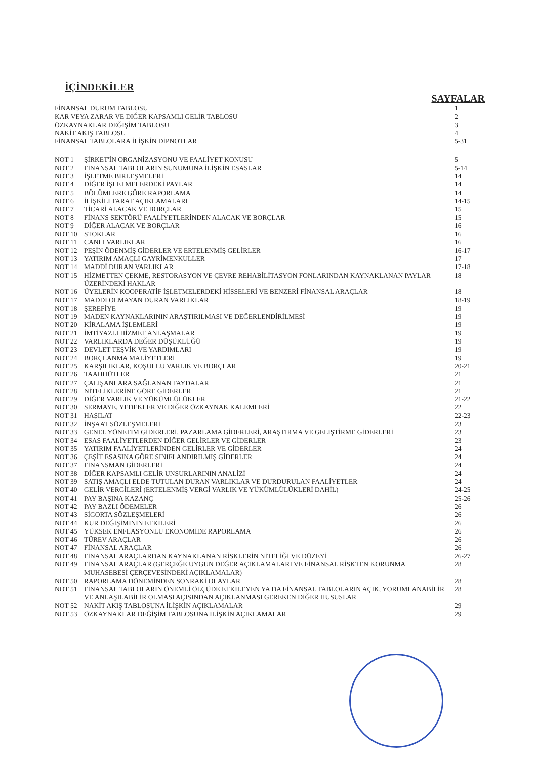İÇİNDEKİLER
SAYFALAR
| FİNANSAL DURUM TABLOSU | | 1 |
| KAR VEYA ZARAR VE DİĞER KAPSAMLI GELİR TABLOSU | | 2 |
| ÖZKAYNAKLAR DEĞİŞİM TABLOSU | | 3 |
| NAKİT AKIŞ TABLOSU | | 4 |
| FİNANSAL TABLOLARA İLİŞKİN DİPNOTLAR | | 5-31 |
| NOT 1 | ŞİRKET'İN ORGANİZASYONU VE FAALİYET KONUSU | 5 |
| NOT 2 | FİNANSAL TABLOLARIN SUNUMUNA İLİŞKİN ESASLAR | 5-14 |
| NOT 3 | İŞLETME BİRLEŞMELERİ | 14 |
| NOT 4 | DİĞER İŞLETMELERDEKİ PAYLAR | 14 |
| NOT 5 | BÖLÜMLERE GÖRE RAPORLAMA | 14 |
| NOT 6 | İLİŞKİLİ TARAF AÇIKLAMALARI | 14-15 |
| NOT 7 | TİCARİ ALACAK VE BORÇLAR | 15 |
| NOT 8 | FİNANS SEKTÖRÜ FAALİYETLERİNDEN ALACAK VE BORÇLAR | 15 |
| NOT 9 | DİĞER ALACAK VE BORÇLAR | 16 |
| NOT 10 | STOKLAR | 16 |
| NOT 11 | CANLI VARLIKLAR | 16 |
| NOT 12 | PEŞİN ÖDENMİŞ GİDERLER VE ERTELENMİŞ GELİRLER | 16-17 |
| NOT 13 | YATIRIM AMAÇLI GAYRİMENKULLER | 17 |
| NOT 14 | MADDİ DURAN VARLIKLAR | 17-18 |
| NOT 15 | HİZMETTEN ÇEKME, RESTORASYON VE ÇEVRE REHABİLİTASYON FONLARINDAN KAYNAKLANAN PAYLAR ÜZERİNDEKİ HAKLAR | 18 |
| NOT 16 | ÜYELERİN KOOPERATİF İŞLETMELERDEKİ HİSSELERİ VE BENZERİ FİNANSAL ARAÇLAR | 18 |
| NOT 17 | MADDİ OLMAYAN DURAN VARLIKLAR | 18-19 |
| NOT 18 | ŞEREFİYE | 19 |
| NOT 19 | MADEN KAYNAKLARININ ARAŞTIRILMASI VE DEĞERLENDİRİLMESİ | 19 |
| NOT 20 | KİRALAMA İŞLEMLERİ | 19 |
| NOT 21 | İMTİYAZLI HİZMET ANLAŞMALAR | 19 |
| NOT 22 | VARLIKLARDA DEĞER DÜŞÜKLÜĞÜ | 19 |
| NOT 23 | DEVLET TEŞVİK VE YARDIMLARI | 19 |
| NOT 24 | BORÇLANMA MALİYETLERİ | 19 |
| NOT 25 | KARŞILIKLAR, KOŞULLU VARLIK VE BORÇLAR | 20-21 |
| NOT 26 | TAAHHÜTLER | 21 |
| NOT 27 | ÇALIŞANLARA SAĞLANAN FAYDALAR | 21 |
| NOT 28 | NİTELİKLERİNE GÖRE GİDERLER | 21 |
| NOT 29 | DİĞER VARLIK VE YÜKÜMLÜLÜKLER | 21-22 |
| NOT 30 | SERMAYE, YEDEKLER VE DİĞER ÖZKAYNAK KALEMLERİ | 22 |
| NOT 31 | HASILAT | 22-23 |
| NOT 32 | İNŞAAT SÖZLEŞMELERİ | 23 |
| NOT 33 | GENEL YÖNETİM GİDERLERİ, PAZARLAMA GİDERLERİ, ARAŞTIRMA VE GELİŞTİRME GİDERLERİ | 23 |
| NOT 34 | ESAS FAALİYETLERDEN DİĞER GELİRLER VE GİDERLER | 23 |
| NOT 35 | YATIRIM FAALİYETLERİNDEN GELİRLER VE GİDERLER | 24 |
| NOT 36 | ÇEŞİT ESASINA GÖRE SINIFLANDIRILMIŞ GİDERLER | 24 |
| NOT 37 | FİNANSMAN GİDERLERİ | 24 |
| NOT 38 | DİĞER KAPSAMLI GELİR UNSURLARININ ANALİZİ | 24 |
| NOT 39 | SATIŞ AMAÇLI ELDE TUTULAN DURAN VARLIKLAR VE DURDURULAN FAALİYETLER | 24 |
| NOT 40 | GELİR VERGİLERİ (ERTELENMİŞ VERGİ VARLIK VE YÜKÜMLÜLÜKLERİ DAHİL) | 24-25 |
| NOT 41 | PAY BAŞINA KAZANÇ | 25-26 |
| NOT 42 | PAY BAZLI ÖDEMELER | 26 |
| NOT 43 | SİGORTA SÖZLEŞMELERİ | 26 |
| NOT 44 | KUR DEĞİŞİMİNİN ETKİLERİ | 26 |
| NOT 45 | YÜKSEK ENFLASYONLU EKONOMİDE RAPORLAMA | 26 |
| NOT 46 | TÜREV ARAÇLAR | 26 |
| NOT 47 | FİNANSAL ARAÇLAR | 26 |
| NOT 48 | FİNANSAL ARAÇLARDAN KAYNAKLANAN RİSKLERİN NİTELİĞİ VE DÜZEYİ | 26-27 |
| NOT 49 | FİNANSAL ARAÇLAR (GERÇEĞE UYGUN DEĞER AÇIKLAMALARI VE FİNANSAL RİSKTEN KORUNMA MUHASEBESİ ÇERÇEVESİNDEKİ AÇIKLAMALAR) | 28 |
| NOT 50 | RAPORLAMA DÖNEMİNDEN SONRAKİ OLAYLAR | 28 |
| NOT 51 | FİNANSAL TABLOLARIN ÖNEMLİ ÖLÇÜDE ETKİLEYEN YA DA FİNANSAL TABLOLARIN AÇIK, YORUMLANABİLİR VE ANLAŞILABİLİR OLMASI AÇISINDAN AÇIKLANMASI GEREKEN DİĞER HUSUSLAR | 28 |
| NOT 52 | NAKİT AKIŞ TABLOSUNA İLİŞKİN AÇIKLAMALAR | 29 |
| NOT 53 | ÖZKAYNAKLAR DEĞİŞİM TABLOSUNA İLİŞKİN AÇIKLAMALAR | 29 |